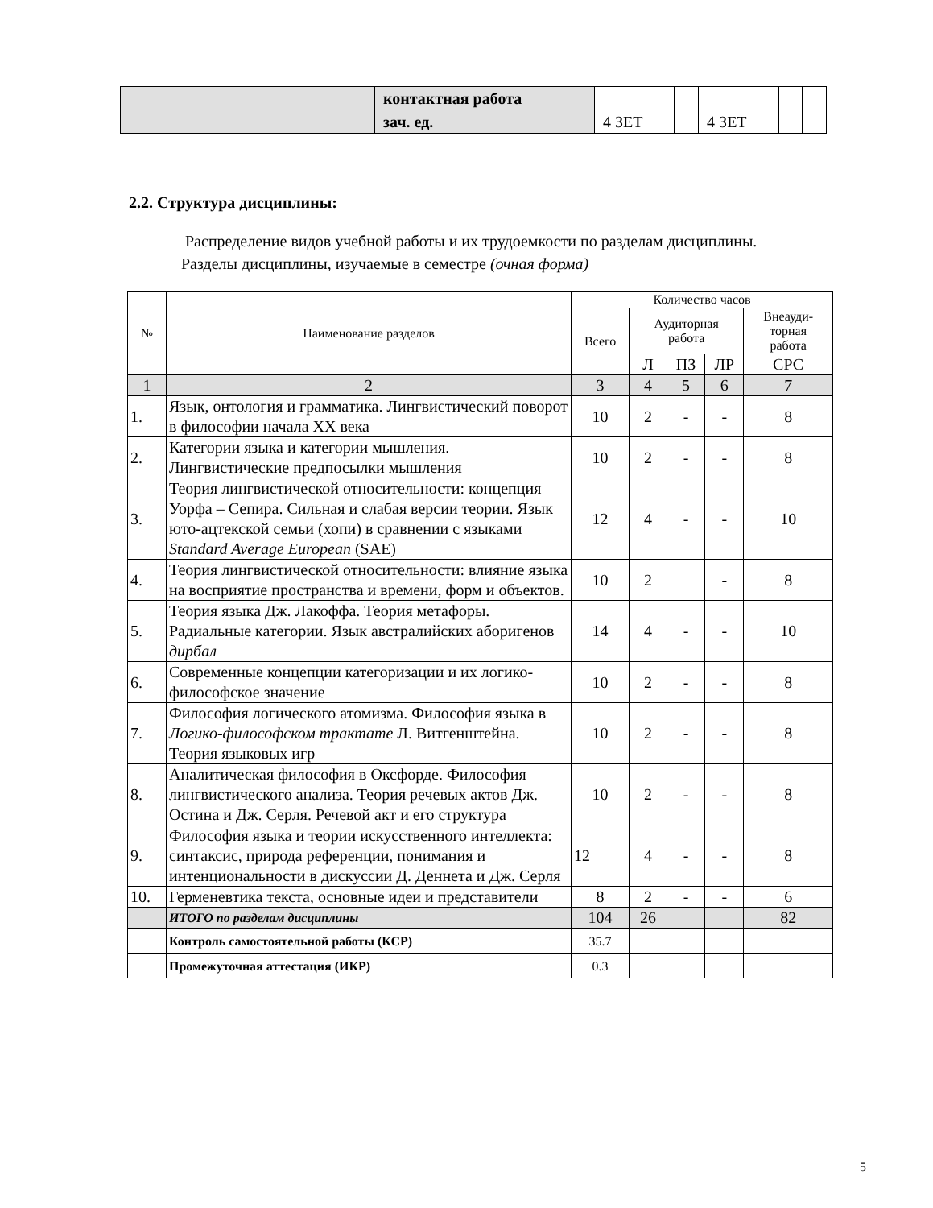| | контактная работа | | | | | |
| | зач. ед. | 4 ЗЕТ | | 4 ЗЕТ | | |
2.2. Структура дисциплины:
Распределение видов учебной работы и их трудоемкости по разделам дисциплины.
Разделы дисциплины, изучаемые в семестре (очная форма)
| № | Наименование разделов | Количество часов | | | | |
| --- | --- | --- | --- | --- | --- | --- |
| | | Всего | Аудиторная работа | | | Внеауди- торная работа |
| | | | Л | ПЗ | ЛР | СРС |
| 1 | 2 | 3 | 4 | 5 | 6 | 7 |
| 1. | Язык, онтология и грамматика. Лингвистический поворот в философии начала XX века | 10 | 2 | - | - | 8 |
| 2. | Категории языка и категории мышления. Лингвистические предпосылки мышления | 10 | 2 | - | - | 8 |
| 3. | Теория лингвистической относительности: концепция Уорфа – Сепира. Сильная и слабая версии теории. Язык юто-ацтекской семьи (хопи) в сравнении с языками Standard Average European (SAE) | 12 | 4 | - | - | 10 |
| 4. | Теория лингвистической относительности: влияние языка на восприятие пространства и времени, форм и объектов. | 10 | 2 | | - | 8 |
| 5. | Теория языка Дж. Лакоффа. Теория метафоры. Радиальные категории. Язык австралийских аборигенов дирбал | 14 | 4 | - | - | 10 |
| 6. | Современные концепции категоризации и их логико-философское значение | 10 | 2 | - | - | 8 |
| 7. | Философия логического атомизма. Философия языка в Логико-философском трактате Л. Витгенштейна. Теория языковых игр | 10 | 2 | - | - | 8 |
| 8. | Аналитическая философия в Оксфорде. Философия лингвистического анализа. Теория речевых актов Дж. Остина и Дж. Серля. Речевой акт и его структура | 10 | 2 | - | - | 8 |
| 9. | Философия языка и теории искусственного интеллекта: синтаксис, природа референции, понимания и интенциональности в дискуссии Д. Деннета и Дж. Серля | 12 | 4 | - | - | 8 |
| 10. | Герменевтика текста, основные идеи и представители | 8 | 2 | - | - | 6 |
| | ИТОГО по разделам дисциплины | 104 | 26 | | | 82 |
| | Контроль самостоятельной работы (КСР) | 35.7 | | | | |
| | Промежуточная аттестация (ИКР) | 0.3 | | | | |
5